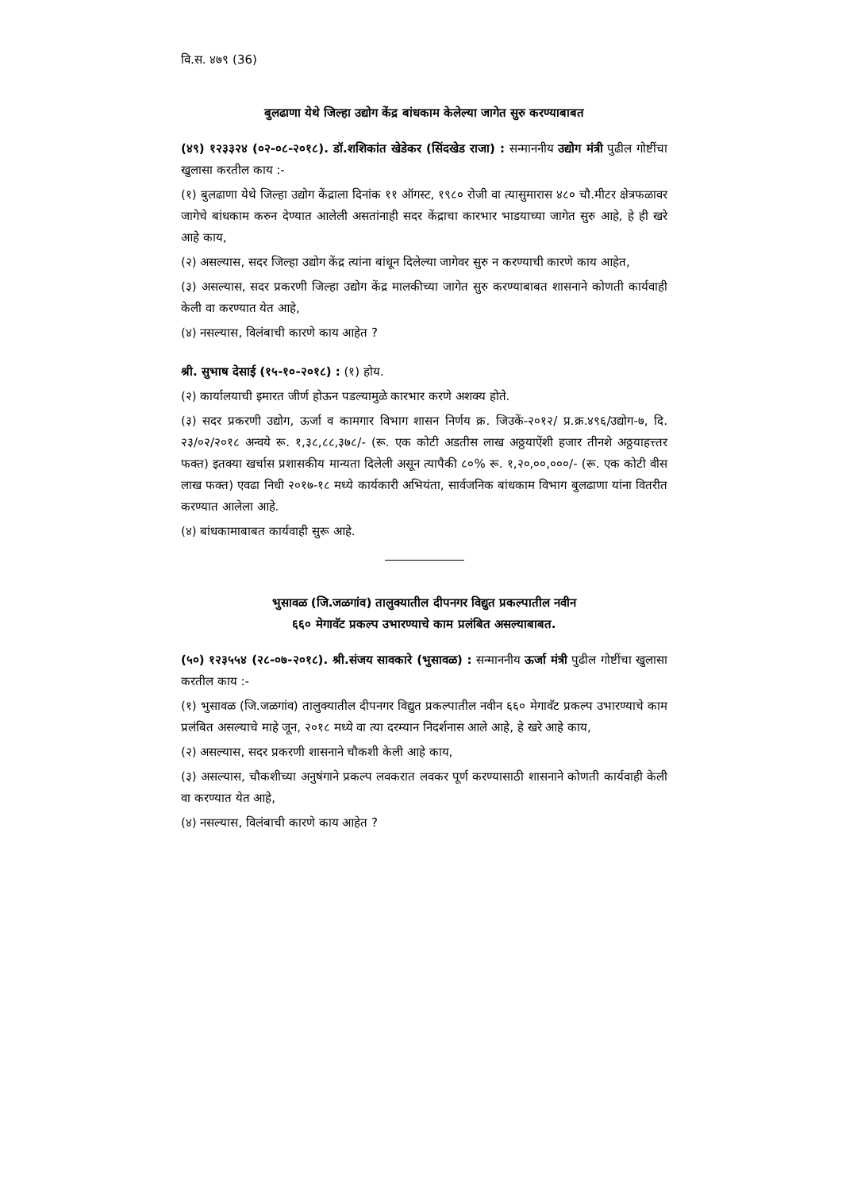वि.स. ४७९ (36)
बुलढाणा येथे जिल्हा उद्योग केंद्र बांधकाम केलेल्या जागेत सुरु करण्याबाबत
(४९) १२३३२४ (०२-०८-२०१८). डॉ.शशिकांत खेडेकर (सिंदखेड राजा) : सन्माननीय उद्योग मंत्री पुढील गोष्टींचा खुलासा करतील काय :-
(१) बुलढाणा येथे जिल्हा उद्योग केंद्राला दिनांक ११ ऑगस्ट, १९८० रोजी वा त्यासुमारास ४८० चौ.मीटर क्षेत्रफळावर जागेचे बांधकाम करुन देण्यात आलेली असतांनाही सदर केंद्राचा कारभार भाडयाच्या जागेत सुरु आहे, हे ही खरे आहे काय,
(२) असल्यास, सदर जिल्हा उद्योग केंद्र त्यांना बांधून दिलेल्या जागेवर सुरु न करण्याची कारणे काय आहेत,
(३) असल्यास, सदर प्रकरणी जिल्हा उद्योग केंद्र मालकीच्या जागेत सुरु करण्याबाबत शासनाने कोणती कार्यवाही केली वा करण्यात येत आहे,
(४) नसल्यास, विलंबाची कारणे काय आहेत ?
श्री. सुभाष देसाई (१५-१०-२०१८) : (१) होय.
(२) कार्यालयाची इमारत जीर्ण होऊन पडल्यामुळे कारभार करणे अशक्य होते.
(३) सदर प्रकरणी उद्योग, ऊर्जा व कामगार विभाग शासन निर्णय क्र. जिउकें-२०१२/ प्र.क्र.४९६/उद्योग-७, दि. २३/०२/२०१८ अन्वये रू. १,३८,८८,३७८/- (रू. एक कोटी अडतीस लाख अठ्ठयाऐंशी हजार तीनशे अठ्ठयाहत्त्तर फक्त) इतक्या खर्चास प्रशासकीय मान्यता दिलेली असून त्यापैकी ८०% रू. १,२०,००,०००/- (रू. एक कोटी वीस लाख फक्त) एवढा निधी २०१७-१८ मध्ये कार्यकारी अभियंता, सार्वजनिक बांधकाम विभाग बुलढाणा यांना वितरीत करण्यात आलेला आहे.
(४) बांधकामाबाबत कार्यवाही सुरू आहे.
भुसावळ (जि.जळगांव) तालुक्यातील दीपनगर विद्युत प्रकल्पातील नवीन
६६० मेगावॅट प्रकल्प उभारण्याचे काम प्रलंबित असल्याबाबत.
(५०) १२३५५४ (२८-०७-२०१८). श्री.संजय सावकारे (भुसावळ) : सन्माननीय ऊर्जा मंत्री पुढील गोष्टींचा खुलासा करतील काय :-
(१) भुसावळ (जि.जळगांव) तालुक्यातील दीपनगर विद्युत प्रकल्पातील नवीन ६६० मेगावॅट प्रकल्प उभारण्याचे काम प्रलंबित असल्याचे माहे जून, २०१८ मध्ये वा त्या दरम्यान निदर्शनास आले आहे, हे खरे आहे काय,
(२) असल्यास, सदर प्रकरणी शासनाने चौकशी केली आहे काय,
(३) असल्यास, चौकशीच्या अनुषंगाने प्रकल्प लवकरात लवकर पूर्ण करण्यासाठी शासनाने कोणती कार्यवाही केली वा करण्यात येत आहे,
(४) नसल्यास, विलंबाची कारणे काय आहेत ?